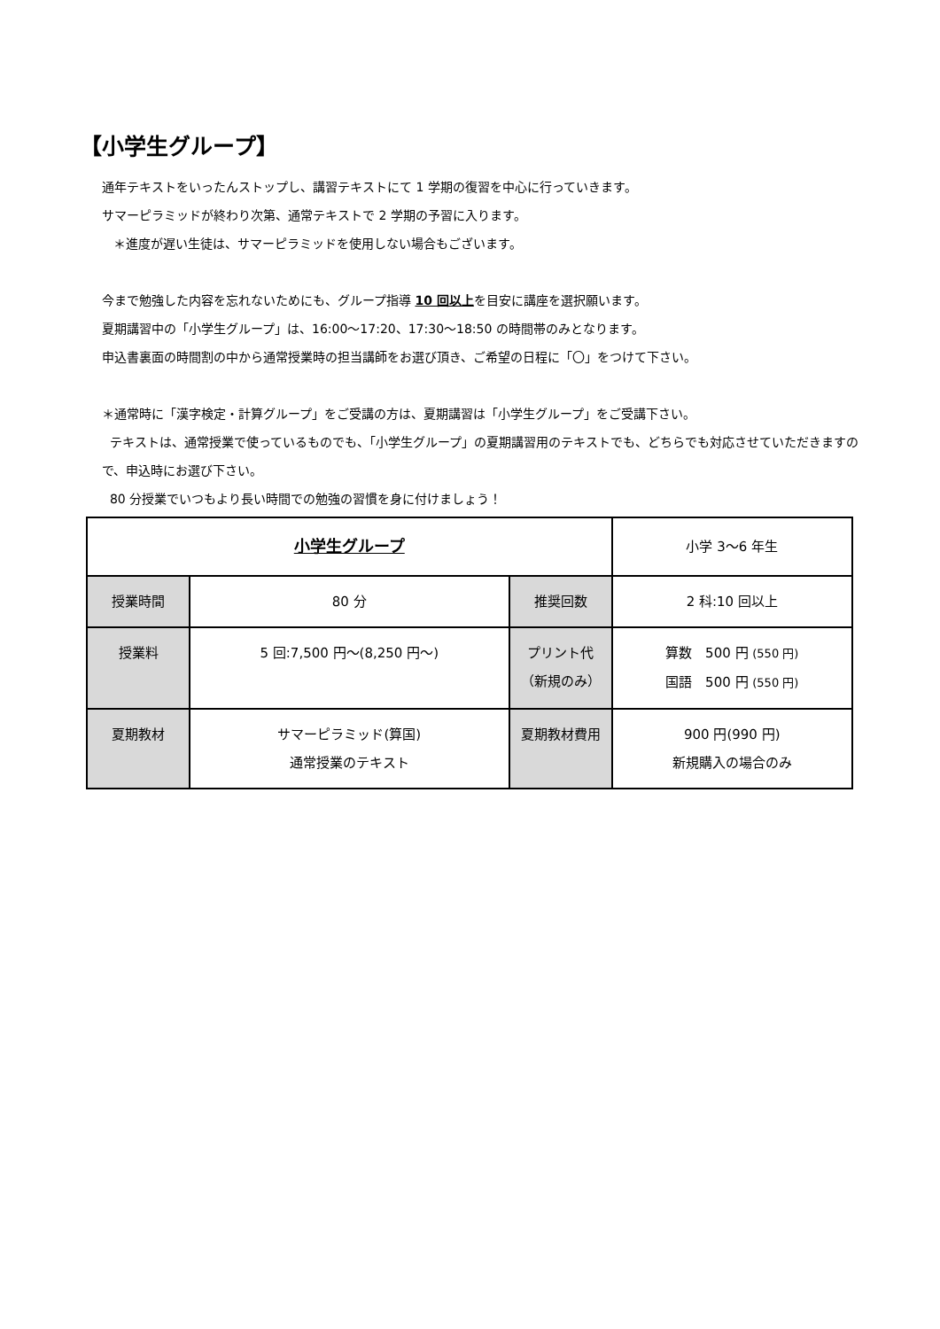【小学生グループ】
通年テキストをいったんストップし、講習テキストにて 1 学期の復習を中心に行っていきます。
サマーピラミッドが終わり次第、通常テキストで 2 学期の予習に入ります。
＊進度が遅い生徒は、サマーピラミッドを使用しない場合もございます。
今まで勉強した内容を忘れないためにも、グループ指導 10 回以上を目安に講座を選択願います。
夏期講習中の「小学生グループ」は、16:00〜17:20、17:30〜18:50 の時間帯のみとなります。
申込書裏面の時間割の中から通常授業時の担当講師をお選び頂き、ご希望の日程に「〇」をつけて下さい。
＊通常時に「漢字検定・計算グループ」をご受講の方は、夏期講習は「小学生グループ」をご受講下さい。
テキストは、通常授業で使っているものでも、「小学生グループ」の夏期講習用のテキストでも、どちらでも対応させていただきますので、申込時にお選び下さい。
80 分授業でいつもより長い時間での勉強の習慣を身に付けましょう！
| 小学生グループ | | | 小学 3〜6 年生 |
| 授業時間 | 80 分 | 推奨回数 | 2 科:10 回以上 |
| 授業料 | 5 回:7,500 円〜(8,250 円〜) | プリント代 （新規のみ） | 算数 500 円 (550 円) 国語 500 円 (550 円) |
| 夏期教材 | サマーピラミッド(算国) 通常授業のテキスト | 夏期教材費用 | 900 円(990 円) 新規購入の場合のみ |